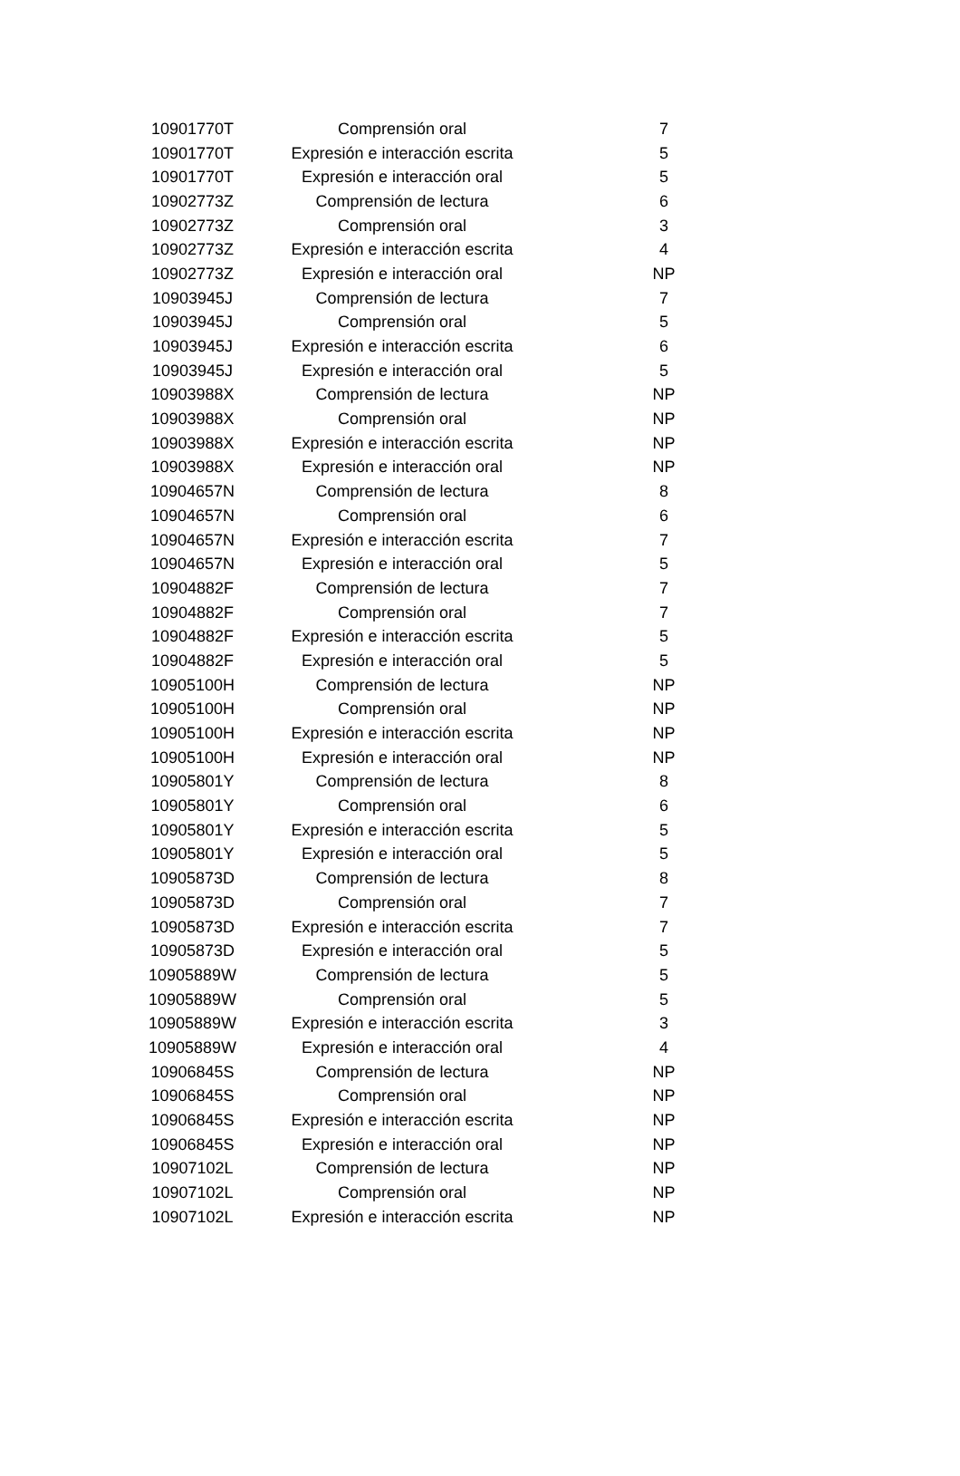| 10901770T | Comprensión oral | 7 |
| 10901770T | Expresión e interacción escrita | 5 |
| 10901770T | Expresión e interacción oral | 5 |
| 10902773Z | Comprensión de lectura | 6 |
| 10902773Z | Comprensión oral | 3 |
| 10902773Z | Expresión e interacción escrita | 4 |
| 10902773Z | Expresión e interacción oral | NP |
| 10903945J | Comprensión de lectura | 7 |
| 10903945J | Comprensión oral | 5 |
| 10903945J | Expresión e interacción escrita | 6 |
| 10903945J | Expresión e interacción oral | 5 |
| 10903988X | Comprensión de lectura | NP |
| 10903988X | Comprensión oral | NP |
| 10903988X | Expresión e interacción escrita | NP |
| 10903988X | Expresión e interacción oral | NP |
| 10904657N | Comprensión de lectura | 8 |
| 10904657N | Comprensión oral | 6 |
| 10904657N | Expresión e interacción escrita | 7 |
| 10904657N | Expresión e interacción oral | 5 |
| 10904882F | Comprensión de lectura | 7 |
| 10904882F | Comprensión oral | 7 |
| 10904882F | Expresión e interacción escrita | 5 |
| 10904882F | Expresión e interacción oral | 5 |
| 10905100H | Comprensión de lectura | NP |
| 10905100H | Comprensión oral | NP |
| 10905100H | Expresión e interacción escrita | NP |
| 10905100H | Expresión e interacción oral | NP |
| 10905801Y | Comprensión de lectura | 8 |
| 10905801Y | Comprensión oral | 6 |
| 10905801Y | Expresión e interacción escrita | 5 |
| 10905801Y | Expresión e interacción oral | 5 |
| 10905873D | Comprensión de lectura | 8 |
| 10905873D | Comprensión oral | 7 |
| 10905873D | Expresión e interacción escrita | 7 |
| 10905873D | Expresión e interacción oral | 5 |
| 10905889W | Comprensión de lectura | 5 |
| 10905889W | Comprensión oral | 5 |
| 10905889W | Expresión e interacción escrita | 3 |
| 10905889W | Expresión e interacción oral | 4 |
| 10906845S | Comprensión de lectura | NP |
| 10906845S | Comprensión oral | NP |
| 10906845S | Expresión e interacción escrita | NP |
| 10906845S | Expresión e interacción oral | NP |
| 10907102L | Comprensión de lectura | NP |
| 10907102L | Comprensión oral | NP |
| 10907102L | Expresión e interacción escrita | NP |